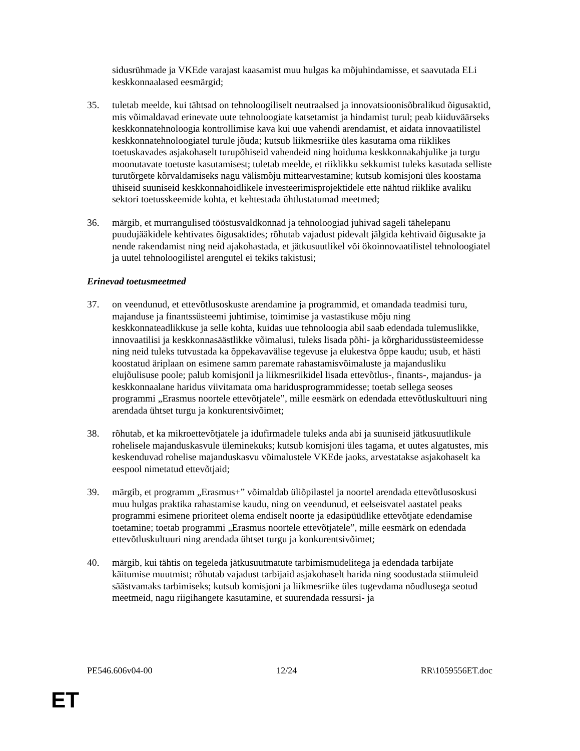sidusrühmade ja VKEde varajast kaasamist muu hulgas ka mõjuhindamisse, et saavutada ELi keskkonnaalased eesmärgid;
35. tuletab meelde, kui tähtsad on tehnoloogiliselt neutraalsed ja innovatsioonisõbralikud õigusaktid, mis võimaldavad erinevate uute tehnoloogiate katsetamist ja hindamist turul; peab kiiduväärseks keskkonnatehnoloogia kontrollimise kava kui uue vahendi arendamist, et aidata innovaatilistel keskkonnatehnoloogiatel turule jõuda; kutsub liikmesriike üles kasutama oma riiklikes toetuskavades asjakohaselt turupõhiseid vahendeid ning hoiduma keskkonnakahjulike ja turgu moonutavate toetuste kasutamisest; tuletab meelde, et riiklikku sekkumist tuleks kasutada selliste turutõrgete kõrvaldamiseks nagu välismõju mittearvestamine; kutsub komisjoni üles koostama ühiseid suuniseid keskkonnahoidlikele investeerimisprojektidele ette nähtud riiklike avaliku sektori toetusskeemide kohta, et kehtestada ühtlustatumad meetmed;
36. märgib, et murrangulised tööstusvaldkonnad ja tehnoloogiad juhivad sageli tähelepanu puudujääkidele kehtivates õigusaktides; rõhutab vajadust pidevalt jälgida kehtivaid õigusakte ja nende rakendamist ning neid ajakohastada, et jätkusuutlikel või ökoinnovaatilistel tehnoloogiatel ja uutel tehnoloogilistel arengutel ei tekiks takistusi;
Erinevad toetusmeetmed
37. on veendunud, et ettevõtlusoskuste arendamine ja programmid, et omandada teadmisi turu, majanduse ja finantssüsteemi juhtimise, toimimise ja vastastikuse mõju ning keskkonnateadlikkuse ja selle kohta, kuidas uue tehnoloogia abil saab edendada tulemuslikke, innovaatilisi ja keskkonnasäästlikke võimalusi, tuleks lisada põhi- ja kõrgharidussüsteemidesse ning neid tuleks tutvustada ka õppekavavälise tegevuse ja elukestva õppe kaudu; usub, et hästi koostatud äriplaan on esimene samm paremate rahastamisvõimaluste ja majandusliku elujõulisuse poole; palub komisjonil ja liikmesriikidel lisada ettevõtlus-, finants-, majandus- ja keskkonnaalane haridus viivitamata oma haridusprogrammidesse; toetab sellega seoses programmi „Erasmus noortele ettevõtjatele”, mille eesmärk on edendada ettevõtluskultuuri ning arendada ühtset turgu ja konkurentsivõimet;
38. rõhutab, et ka mikroettevõtjatele ja idufirmadele tuleks anda abi ja suuniseid jätkusuutlikule rohelisele majanduskasvule üleminekuks; kutsub komisjoni üles tagama, et uutes algatustes, mis keskenduvad rohelise majanduskasvu võimalustele VKEde jaoks, arvestatakse asjakohaselt ka eespool nimetatud ettevõtjaid;
39. märgib, et programm „Erasmus+” võimaldab üliõpilastel ja noortel arendada ettevõtlusoskusi muu hulgas praktika rahastamise kaudu, ning on veendunud, et eelseisvatel aastatel peaks programmi esimene prioriteet olema endiselt noorte ja edasipüüdlike ettevõtjate edendamise toetamine; toetab programmi „Erasmus noortele ettevõtjatele”, mille eesmärk on edendada ettevõtluskultuuri ning arendada ühtset turgu ja konkurentsivõimet;
40. märgib, kui tähtis on tegeleda jätkusuutmatute tarbimismudelitega ja edendada tarbijate käitumise muutmist; rõhutab vajadust tarbijaid asjakohaselt harida ning soodustada stiimuleid säästvamaks tarbimiseks; kutsub komisjoni ja liikmesriike üles tugevdama nõudlusega seotud meetmeid, nagu riigihangete kasutamine, et suurendada ressursi- ja
PE546.606v04-00 12/24 RR\1059556ET.doc
ET